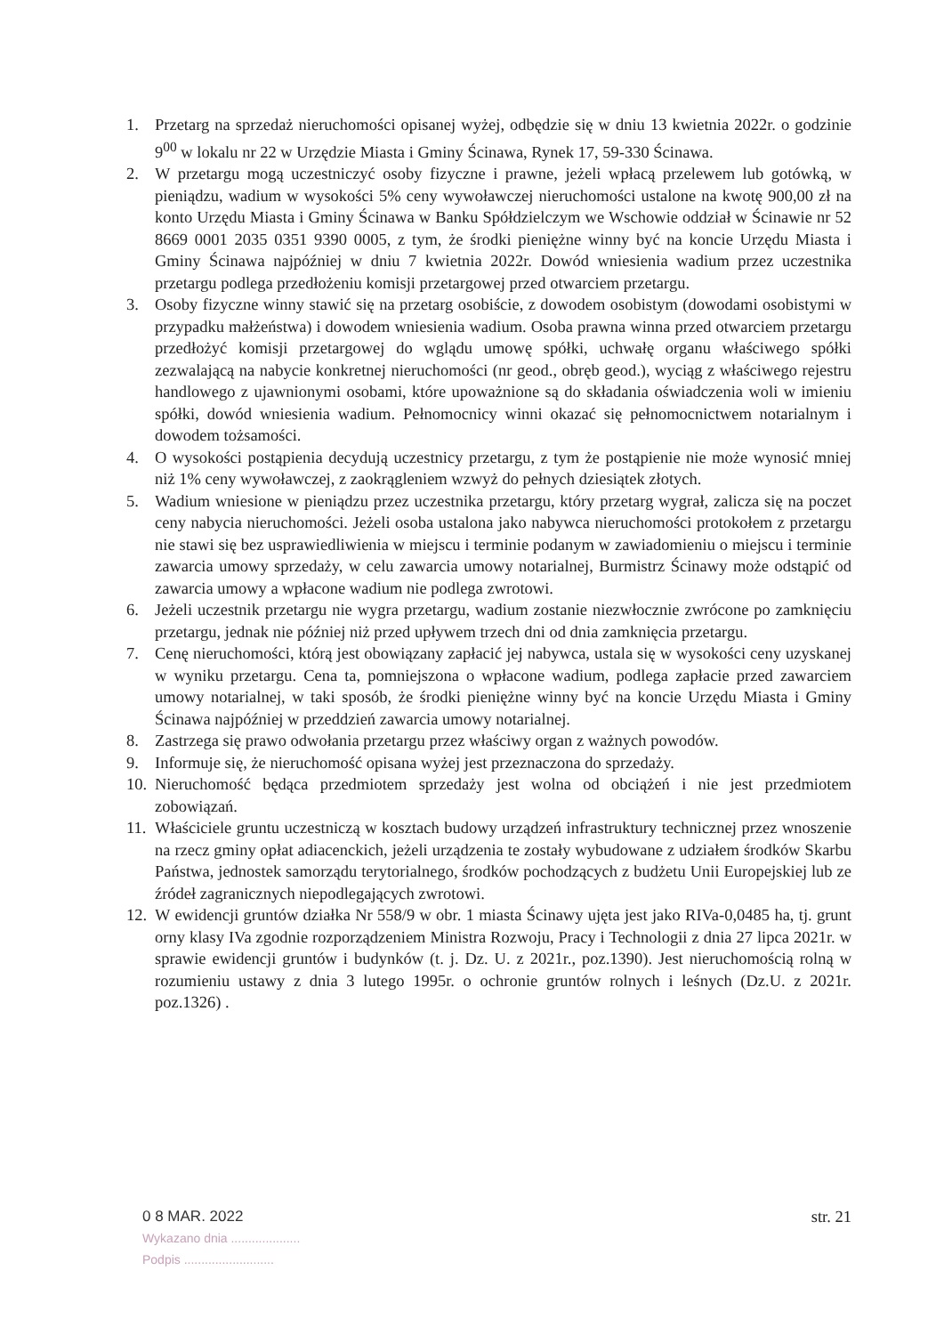1. Przetarg na sprzedaż nieruchomości opisanej wyżej, odbędzie się w dniu 13 kwietnia 2022r. o godzinie 9<sup>00</sup> w lokalu nr 22 w Urzędzie Miasta i Gminy Ścinawa, Rynek 17, 59-330 Ścinawa.
2. W przetargu mogą uczestniczyć osoby fizyczne i prawne, jeżeli wpłacą przelewem lub gotówką, w pieniądzu, wadium w wysokości 5% ceny wywoławczej nieruchomości ustalone na kwotę 900,00 zł na konto Urzędu Miasta i Gminy Ścinawa w Banku Spółdzielczym we Wschowie oddział w Ścinawie nr 52 8669 0001 2035 0351 9390 0005, z tym, że środki pieniężne winny być na koncie Urzędu Miasta i Gminy Ścinawa najpóźniej w dniu 7 kwietnia 2022r. Dowód wniesienia wadium przez uczestnika przetargu podlega przedłożeniu komisji przetargowej przed otwarciem przetargu.
3. Osoby fizyczne winny stawić się na przetarg osobiście, z dowodem osobistym (dowodami osobistymi w przypadku małżeństwa) i dowodem wniesienia wadium. Osoba prawna winna przed otwarciem przetargu przedłożyć komisji przetargowej do wglądu umowę spółki, uchwałę organu właściwego spółki zezwalającą na nabycie konkretnej nieruchomości (nr geod., obręb geod.), wyciąg z właściwego rejestru handlowego z ujawnionymi osobami, które upoważnione są do składania oświadczenia woli w imieniu spółki, dowód wniesienia wadium. Pełnomocnicy winni okazać się pełnomocnictwem notarialnym i dowodem tożsamości.
4. O wysokości postąpienia decydują uczestnicy przetargu, z tym że postąpienie nie może wynosić mniej niż 1% ceny wywoławczej, z zaokrągleniem wzwyż do pełnych dziesiątek złotych.
5. Wadium wniesione w pieniądzu przez uczestnika przetargu, który przetarg wygrał, zalicza się na poczet ceny nabycia nieruchomości. Jeżeli osoba ustalona jako nabywca nieruchomości protokołem z przetargu nie stawi się bez usprawiedliwienia w miejscu i terminie podanym w zawiadomieniu o miejscu i terminie zawarcia umowy sprzedaży, w celu zawarcia umowy notarialnej, Burmistrz Ścinawy może odstąpić od zawarcia umowy a wpłacone wadium nie podlega zwrotowi.
6. Jeżeli uczestnik przetargu nie wygra przetargu, wadium zostanie niezwłocznie zwrócone po zamknięciu przetargu, jednak nie później niż przed upływem trzech dni od dnia zamknięcia przetargu.
7. Cenę nieruchomości, którą jest obowiązany zapłacić jej nabywca, ustala się w wysokości ceny uzyskanej w wyniku przetargu. Cena ta, pomniejszona o wpłacone wadium, podlega zapłacie przed zawarciem umowy notarialnej, w taki sposób, że środki pieniężne winny być na koncie Urzędu Miasta i Gminy Ścinawa najpóźniej w przeddzień zawarcia umowy notarialnej.
8. Zastrzega się prawo odwołania przetargu przez właściwy organ z ważnych powodów.
9. Informuje się, że nieruchomość opisana wyżej jest przeznaczona do sprzedaży.
10. Nieruchomość będąca przedmiotem sprzedaży jest wolna od obciążeń i nie jest przedmiotem zobowiązań.
11. Właściciele gruntu uczestniczą w kosztach budowy urządzeń infrastruktury technicznej przez wnoszenie na rzecz gminy opłat adiacenckich, jeżeli urządzenia te zostały wybudowane z udziałem środków Skarbu Państwa, jednostek samorządu terytorialnego, środków pochodzących z budżetu Unii Europejskiej lub ze źródeł zagranicznych niepodlegających zwrotowi.
12. W ewidencji gruntów działka Nr 558/9 w obr. 1 miasta Ścinawy ujęta jest jako RIVa-0,0485 ha, tj. grunt orny klasy IVa zgodnie rozporządzeniem Ministra Rozwoju, Pracy i Technologii z dnia 27 lipca 2021r. w sprawie ewidencji gruntów i budynków (t. j. Dz. U. z 2021r., poz.1390). Jest nieruchomością rolną w rozumieniu ustawy z dnia 3 lutego 1995r. o ochronie gruntów rolnych i leśnych (Dz.U. z 2021r. poz.1326) .
0 8 MAR. 2022
Wykazano dnia ....................
Podpis ..........................
str. 21